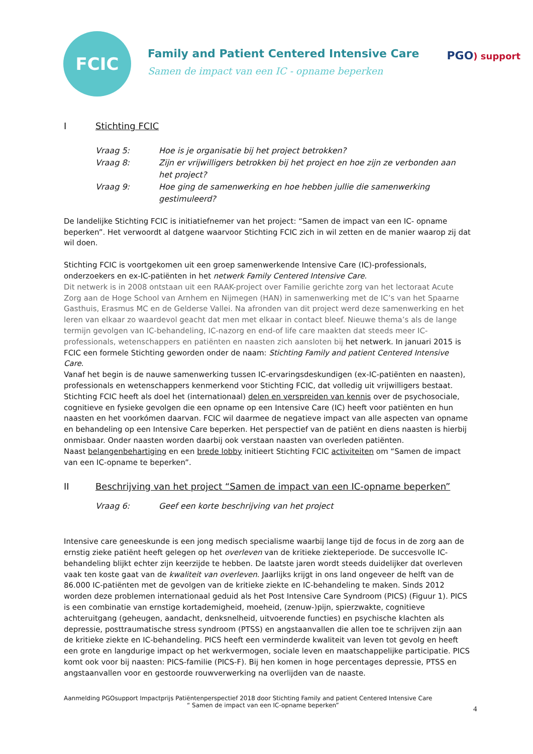FCIC
Family and Patient Centered Intensive Care
Samen de impact van een IC - opname beperken
PGO) support
I Stichting FCIC
Vraag 5: Hoe is je organisatie bij het project betrokken?
Vraag 8: Zijn er vrijwilligers betrokken bij het project en hoe zijn ze verbonden aan het project?
Vraag 9: Hoe ging de samenwerking en hoe hebben jullie die samenwerking gestimuleerd?
De landelijke Stichting FCIC is initiatiefnemer van het project: “Samen de impact van een IC- opname beperken”. Het verwoordt al datgene waarvoor Stichting FCIC zich in wil zetten en de manier waarop zij dat wil doen.
Stichting FCIC is voortgekomen uit een groep samenwerkende Intensive Care (IC)-professionals, onderzoekers en ex-IC-patiënten in het netwerk Family Centered Intensive Care.
Dit netwerk is in 2008 ontstaan uit een RAAK-project over Familie gerichte zorg van het lectoraat Acute Zorg aan de Hoge School van Arnhem en Nijmegen (HAN) in samenwerking met de IC’s van het Spaarne Gasthuis, Erasmus MC en de Gelderse Vallei. Na afronden van dit project werd deze samenwerking en het leren van elkaar zo waardevol geacht dat men met elkaar in contact bleef. Nieuwe thema’s als de lange termijn gevolgen van IC-behandeling, IC-nazorg en end-of life care maakten dat steeds meer IC-professionals, wetenschappers en patiënten en naasten zich aansloten bij het netwerk. In januari 2015 is FCIC een formele Stichting geworden onder de naam: Stichting Family and patient Centered Intensive Care.
Vanaf het begin is de nauwe samenwerking tussen IC-ervaringsdeskundigen (ex-IC-patiënten en naasten), professionals en wetenschappers kenmerkend voor Stichting FCIC, dat volledig uit vrijwilligers bestaat.
Stichting FCIC heeft als doel het (internationaal) delen en verspreiden van kennis over de psychosociale, cognitieve en fysieke gevolgen die een opname op een Intensive Care (IC) heeft voor patiënten en hun naasten en het voorkómen daarvan. FCIC wil daarmee de negatieve impact van alle aspecten van opname en behandeling op een Intensive Care beperken. Het perspectief van de patiënt en diens naasten is hierbij onmisbaar. Onder naasten worden daarbij ook verstaan naasten van overleden patiënten.
Naast belangenbehartiging en een brede lobby initieert Stichting FCIC activiteiten om “Samen de impact van een IC-opname te beperken”.
II Beschrijving van het project “Samen de impact van een IC-opname beperken”
Vraag 6: Geef een korte beschrijving van het project
Intensive care geneeskunde is een jong medisch specialisme waarbij lange tijd de focus in de zorg aan de ernstig zieke patiënt heeft gelegen op het overleven van de kritieke ziekteperiode. De succesvolle IC-behandeling blijkt echter zijn keerzijde te hebben. De laatste jaren wordt steeds duidelijker dat overleven vaak ten koste gaat van de kwaliteit van overleven. Jaarlijks krijgt in ons land ongeveer de helft van de 86.000 IC-patiënten met de gevolgen van de kritieke ziekte en IC-behandeling te maken. Sinds 2012 worden deze problemen internationaal geduid als het Post Intensive Care Syndroom (PICS) (Figuur 1). PICS is een combinatie van ernstige kortademigheid, moeheid, (zenuw-)pijn, spierzwakte, cognitieve achteruitgang (geheugen, aandacht, denksnelheid, uitvoerende functies) en psychische klachten als depressie, posttraumatische stress syndroom (PTSS) en angstaanvallen die allen toe te schrijven zijn aan de kritieke ziekte en IC-behandeling. PICS heeft een verminderde kwaliteit van leven tot gevolg en heeft een grote en langdurige impact op het werkvermogen, sociale leven en maatschappelijke participatie. PICS komt ook voor bij naasten: PICS-familie (PICS-F). Bij hen komen in hoge percentages depressie, PTSS en angstaanvallen voor en gestoorde rouwverwerking na overlijden van de naaste.
Aanmelding PGOsupport Impactprijs Patiëntenperspectief 2018 door Stichting Family and patient Centered Intensive Care
“ Samen de impact van een IC-opname beperken”
4